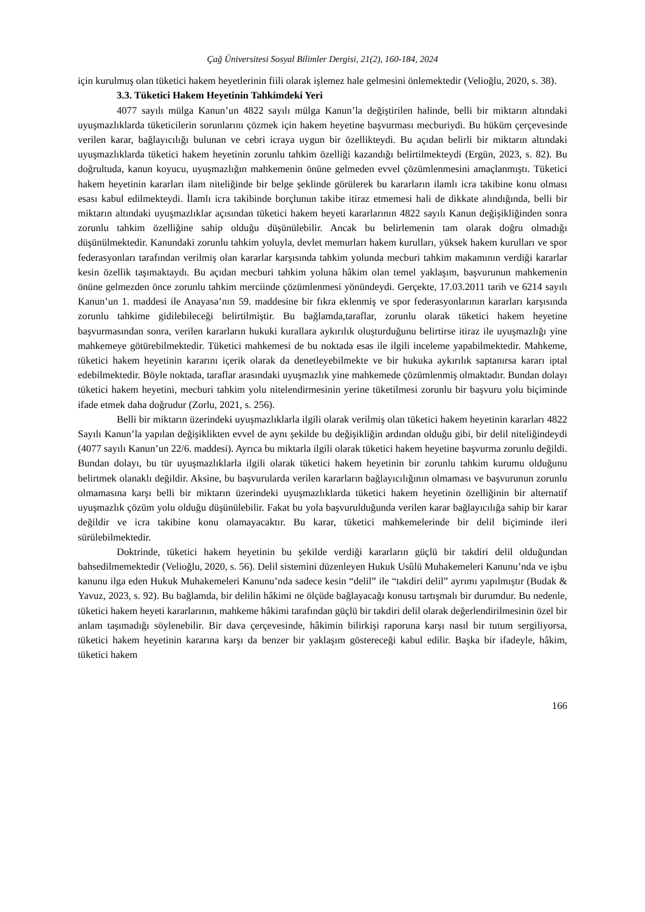Çağ Üniversitesi Sosyal Bilimler Dergisi, 21(2), 160-184, 2024
için kurulmuş olan tüketici hakem heyetlerinin fiili olarak işlemez hale gelmesini önlemektedir (Velioğlu, 2020, s. 38).
3.3. Tüketici Hakem Heyetinin Tahkimdeki Yeri
4077 sayılı mülga Kanun’un 4822 sayılı mülga Kanun’la değiştirilen halinde, belli bir miktarın altındaki uyuşmazlıklarda tüketicilerin sorunlarını çözmek için hakem heyetine başvurması mecburiydi. Bu hüküm çerçevesinde verilen karar, bağlayıcılığı bulunan ve cebri icraya uygun bir özellikteydi. Bu açıdan belirli bir miktarın altındaki uyuşmazlıklarda tüketici hakem heyetinin zorunlu tahkim özelliği kazandığı belirtilmekteydi (Ergün, 2023, s. 82). Bu doğrultuda, kanun koyucu, uyuşmazlığın mahkemenin önüne gelmeden evvel çözümlenmesini amaçlanmıştı. Tüketici hakem heyetinin kararları ilam niteliğinde bir belge şeklinde görülerek bu kararların ilamlı icra takibine konu olması esası kabul edilmekteydi. İlamlı icra takibinde borçlunun takibe itiraz etmemesi hali de dikkate alındığında, belli bir miktarın altındaki uyuşmazlıklar açısından tüketici hakem heyeti kararlarının 4822 sayılı Kanun değişikliğinden sonra zorunlu tahkim özelliğine sahip olduğu düşünülebilir. Ancak bu belirlemenin tam olarak doğru olmadığı düşünülmektedir. Kanundaki zorunlu tahkim yoluyla, devlet memurları hakem kurulları, yüksek hakem kurulları ve spor federasyonları tarafından verilmiş olan kararlar karşısında tahkim yolunda mecburi tahkim makamının verdiği kararlar kesin özellik taşımaktaydı. Bu açıdan mecburi tahkim yoluna hâkim olan temel yaklaşım, başvurunun mahkemenin önüne gelmezden önce zorunlu tahkim merciinde çözümlenmesi yönündeydi. Gerçekte, 17.03.2011 tarih ve 6214 sayılı Kanun’un 1. maddesi ile Anayasa’nın 59. maddesine bir fıkra eklenmiş ve spor federasyonlarının kararları karşısında zorunlu tahkime gidilebileceği belirtilmiştir. Bu bağlamda,taraflar, zorunlu olarak tüketici hakem heyetine başvurmasından sonra, verilen kararların hukuki kurallara aykırılık oluşturduğunu belirtirse itiraz ile uyuşmazlığı yine mahkemeye götürebilmektedir. Tüketici mahkemesi de bu noktada esas ile ilgili inceleme yapabilmektedir. Mahkeme, tüketici hakem heyetinin kararını içerik olarak da denetleyebilmekte ve bir hukuka aykırılık saptanırsa kararı iptal edebilmektedir. Böyle noktada, taraflar arasındaki uyuşmazlık yine mahkemede çözümlenmiş olmaktadır. Bundan dolayı tüketici hakem heyetini, mecburi tahkim yolu nitelendirmesinin yerine tüketilmesi zorunlu bir başvuru yolu biçiminde ifade etmek daha doğrudur (Zorlu, 2021, s. 256).
Belli bir miktarın üzerindeki uyuşmazlıklarla ilgili olarak verilmiş olan tüketici hakem heyetinin kararları 4822 Sayılı Kanun’la yapılan değişiklikten evvel de aynı şekilde bu değişikliğin ardından olduğu gibi, bir delil niteliğindeydi (4077 sayılı Kanun’un 22/6. maddesi). Ayrıca bu miktarla ilgili olarak tüketici hakem heyetine başvurma zorunlu değildi. Bundan dolayı, bu tür uyuşmazlıklarla ilgili olarak tüketici hakem heyetinin bir zorunlu tahkim kurumu olduğunu belirtmek olanaklı değildir. Aksine, bu başvurularda verilen kararların bağlayıcılığının olmaması ve başvurunun zorunlu olmamasına karşı belli bir miktarın üzerindeki uyuşmazlıklarda tüketici hakem heyetinin özelliğinin bir alternatif uyuşmazlık çözüm yolu olduğu düşünülebilir. Fakat bu yola başvurulduğunda verilen karar bağlayıcılığa sahip bir karar değildir ve icra takibine konu olamayacaktır. Bu karar, tüketici mahkemelerinde bir delil biçiminde ileri sürülebilmektedir.
Doktrinde, tüketici hakem heyetinin bu şekilde verdiği kararların güçlü bir takdiri delil olduğundan bahsedilmemektedir (Velioğlu, 2020, s. 56). Delil sistemini düzenleyen Hukuk Usûlü Muhakemeleri Kanunu’nda ve işbu kanunu ilga eden Hukuk Muhakemeleri Kanunu’nda sadece kesin “delil” ile “takdiri delil” ayrımı yapılmıştır (Budak & Yavuz, 2023, s. 92). Bu bağlamda, bir delilin hâkimi ne ölçüde bağlayacağı konusu tartışmalı bir durumdur. Bu nedenle, tüketici hakem heyeti kararlarının, mahkeme hâkimi tarafından güçlü bir takdiri delil olarak değerlendirilmesinin özel bir anlam taşımadığı söylenebilir. Bir dava çerçevesinde, hâkimin bilirkişi raporuna karşı nasıl bir tutum sergiliyorsa, tüketici hakem heyetinin kararına karşı da benzer bir yaklaşım göstereceği kabul edilir. Başka bir ifadeyle, hâkim, tüketici hakem
166